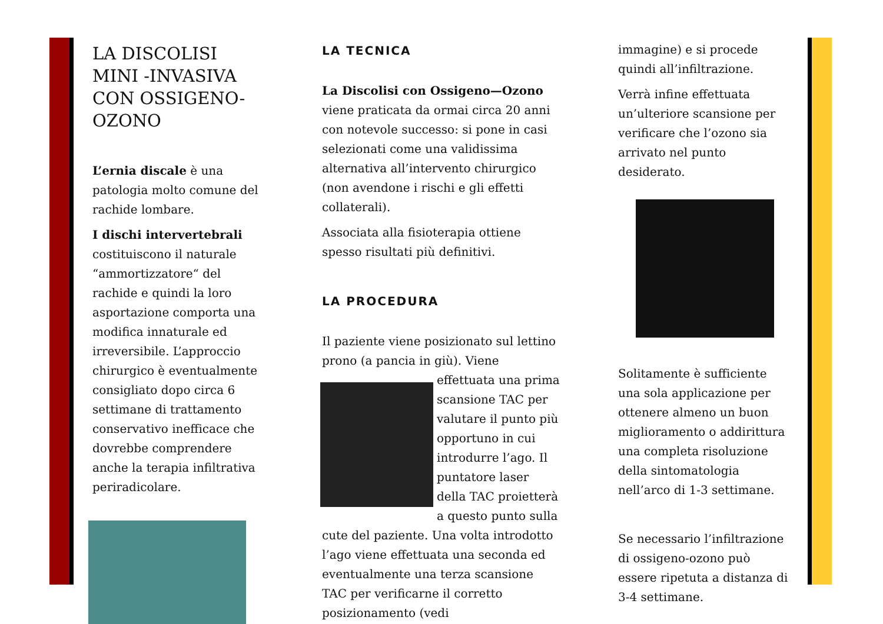LA DISCOLISI MINI -INVASIVA CON OSSIGENO-OZONO
L’ernia discale è una patologia molto comune del rachide lombare.
I dischi intervertebrali costituiscono il naturale “ammortizzatore“ del rachide e quindi la loro asportazione comporta una modifica innaturale ed irreversibile. L’approccio chirurgico è eventualmente consigliato dopo circa 6 settimane di trattamento conservativo inefficace che dovrebbe comprendere anche la terapia infiltrativa periradicolare.
LA TECNICA
La Discolisi con Ossigeno—Ozono viene praticata da ormai circa 20 anni con notevole successo: si pone in casi selezionati come una validissima alternativa all’intervento chirurgico (non avendone i rischi e gli effetti collaterali).
Associata alla fisioterapia ottiene spesso risultati più definitivi.
LA PROCEDURA
Il paziente viene posizionato sul lettino prono (a pancia in giù). Viene effettuata una prima scansione TAC per valutare il punto più opportuno in cui introdurre l’ago. Il puntatore laser della TAC proietterà a questo punto sulla cute del paziente. Una volta introdotto l’ago viene effettuata una seconda ed eventualmente una terza scansione TAC per verificarne il corretto posizionamento (vedi
immagine) e si procede quindi all’infiltrazione.
Verrà infine effettuata un’ulteriore scansione per verificare che l’ozono sia arrivato nel punto desiderato.
Solitamente è sufficiente una sola applicazione per ottenere almeno un buon miglioramento o addirittura una completa risoluzione della sintomatologia nell’arco di 1-3 settimane.
Se necessario l’infiltrazione di ossigeno-ozono può essere ripetuta a distanza di 3-4 settimane.